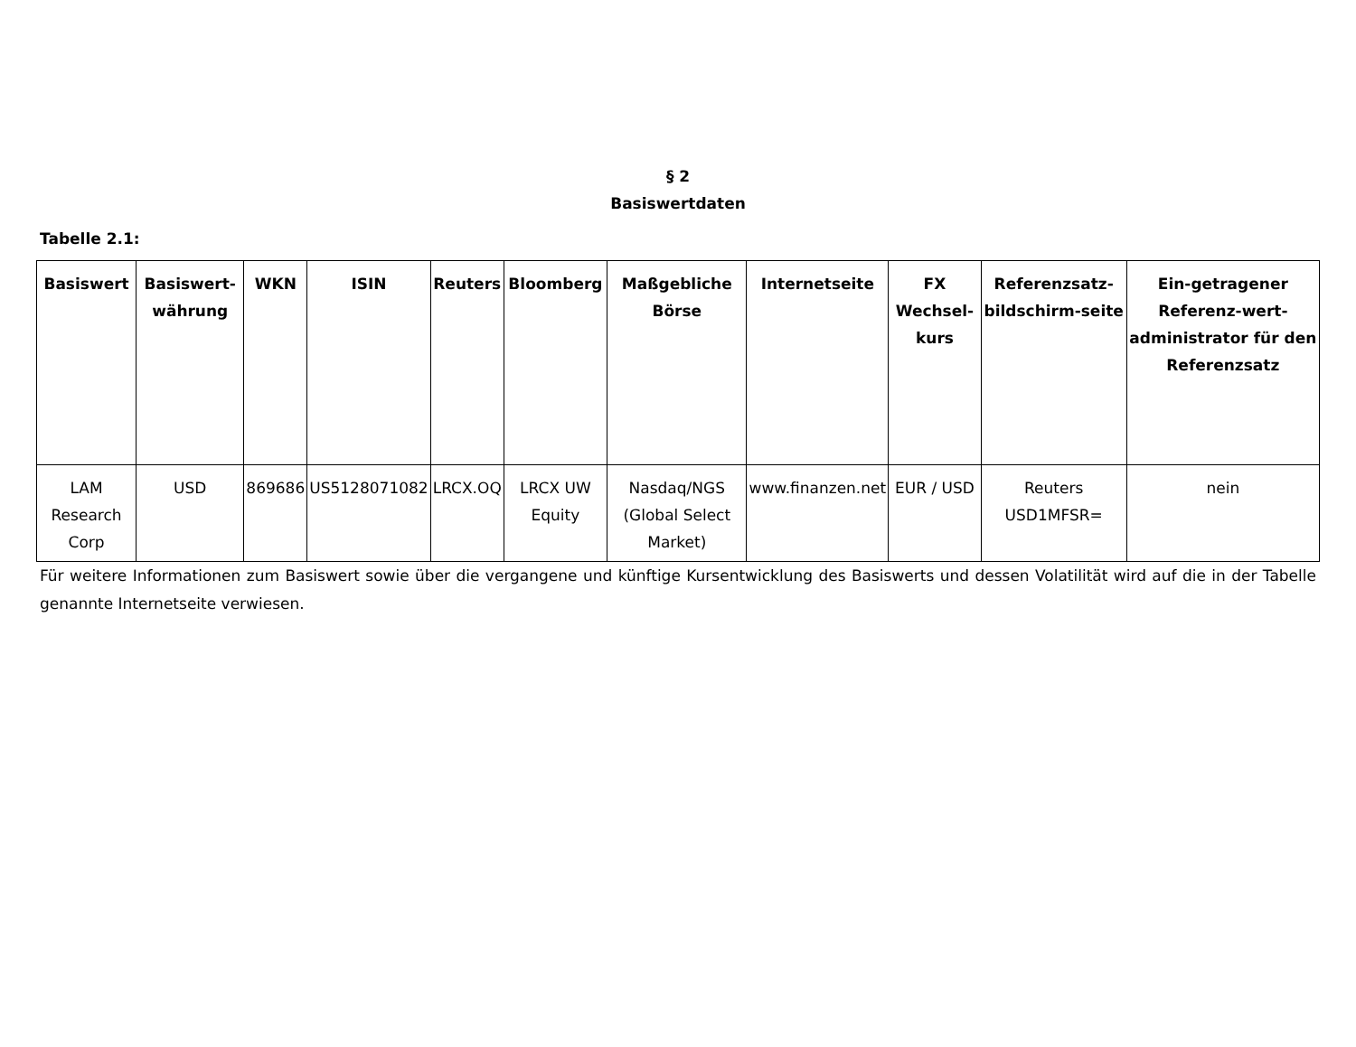§ 2
Basiswertdaten
Tabelle 2.1:
| Basiswert | Basiswert-währung | WKN | ISIN | Reuters | Bloomberg | Maßgebliche Börse | Internetseite | FX Wechsel-kurs | Referenzsatz-bildschirm-seite | Ein-getragener Referenz-wert-administrator für den Referenzsatz |
| --- | --- | --- | --- | --- | --- | --- | --- | --- | --- | --- |
| LAM Research Corp | USD | 869686 | US5128071082 | LRCX.OQ | LRCX UW Equity | Nasdaq/NGS (Global Select Market) | www.finanzen.net | EUR / USD | Reuters USD1MFSR= | nein |
Für weitere Informationen zum Basiswert sowie über die vergangene und künftige Kursentwicklung des Basiswerts und dessen Volatilität wird auf die in der Tabelle genannte Internetseite verwiesen.